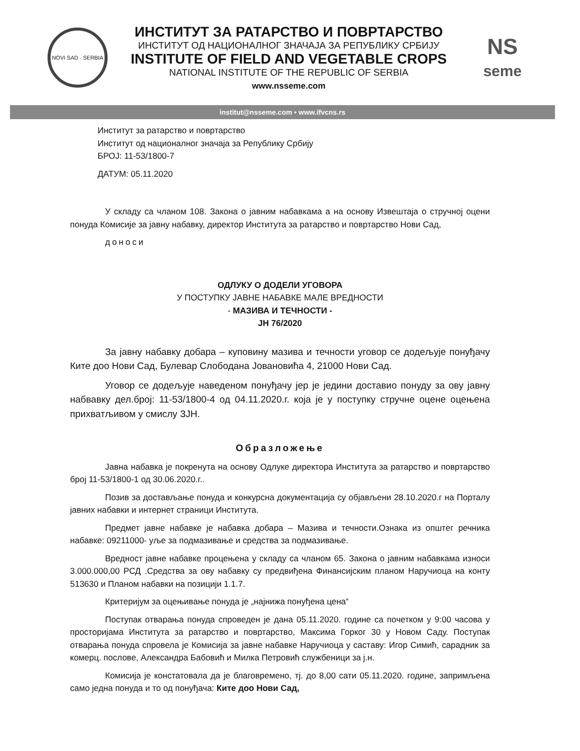NOVI SAD · SERBIA
ИНСТИТУТ ЗА РАТАРСТВО И ПОВРТАРСТВО
ИНСТИТУТ ОД НАЦИОНАЛНОГ ЗНАЧАЈА ЗА РЕПУБЛИКУ СРБИЈУ
INSTITUTE OF FIELD AND VEGETABLE CROPS
NATIONAL INSTITUTE OF THE REPUBLIC OF SERBIA
www.nsseme.com
NS
seme
institut@nsseme.com • www.ifvcns.rs
Институт за ратарство и повртарство
Институт од националног значаја за Републику Србију
БРОЈ: 11-53/1800-7
ДАТУМ: 05.11.2020
У складу са чланом 108. Закона о јавним набавкама а на основу Извештаја о стручној оцени понуда Комисије за јавну набавку, директор Института за ратарство и повртарство Нови Сад,
доноси
ОДЛУКУ О ДОДЕЛИ УГОВОРА
У ПОСТУПКУ ЈАВНЕ НАБАВКЕ МАЛЕ ВРЕДНОСТИ
- МАЗИВА И ТЕЧНОСТИ -
ЈН 76/2020
За јавну набавку добара – куповину мазива и течности уговор се додељује понуђачу Ките доо Нови Сад, Булевар Слободана Јовановића 4, 21000 Нови Сад.
Уговор се додељује наведеном понуђачу јер је једини доставио понуду за ову јавну набвавку дел.број: 11-53/1800-4 од 04.11.2020.г. која је у поступку стручне оцене оцењена прихватљивом у смислу ЗЈН.
Образложење
Јавна набавка је покренута на основу Одлуке директора Института за ратарство и повртарство број 11-53/1800-1 од 30.06.2020.г..
Позив за достављање понуда и конкурсна документација су објављени 28.10.2020.г на Порталу јавних набавки и интернет страници Института.
Предмет јавне набавке је набавка добара – Мазива и течности.Ознака из општег речника набавке: 09211000- уље за подмазивање и средства за подмазивање.
Вредност јавне набавке процењена у складу са чланом 65. Закона о јавним набавкама износи 3.000.000,00 РСД .Средства за ову набавку су предвиђена Финансијским планом Наручиоца на конту 513630 и Планом набавки на позицији 1.1.7.
Критеријум за оцењивање понуда је „најнижа понуђена цена“
Поступак отварања понуда спроведен је дана 05.11.2020. године са почетком у 9:00 часова у просторијама Института за ратарство и повртарство, Максима Горког 30 у Новом Саду. Поступак отварања понуда спровела је Комисија за јавне набавке Наручиоца у саставу: Игор Симић, сарадник за комерц. послове, Александра Бабовић и Милка Петровић службеници за ј.н.
Комисија је констатовала да је благовремено, тј. до 8,00 сати 05.11.2020. године, запримљена само једна понуда и то од понуђача: Ките доо Нови Сад,